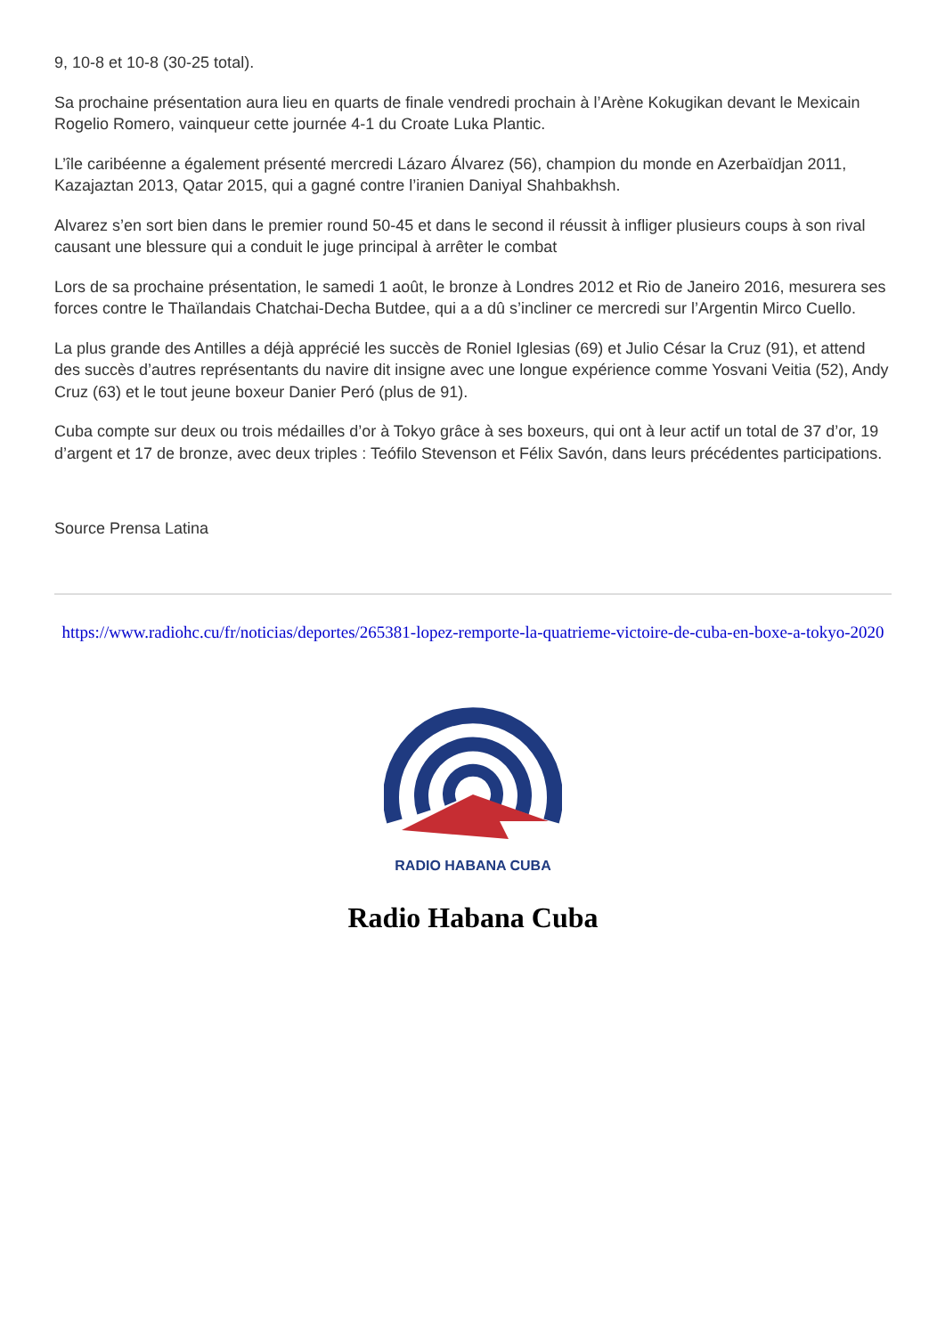9, 10-8 et 10-8 (30-25 total).
Sa prochaine présentation aura lieu en quarts de finale vendredi prochain à l’Arène Kokugikan devant le Mexicain Rogelio Romero, vainqueur cette journée 4-1 du Croate Luka Plantic.
L’île caribéenne a également présenté mercredi Lázaro Álvarez (56), champion du monde en Azerbaïdjan 2011, Kazajaztan 2013, Qatar 2015, qui a gagné contre l’iranien Daniyal Shahbakhsh.
Alvarez s’en sort bien dans le premier round 50-45 et dans le second il réussit à infliger plusieurs coups à son rival causant une blessure qui a conduit le juge principal à arrêter le combat
Lors de sa prochaine présentation, le samedi 1 août, le bronze à Londres 2012 et Rio de Janeiro 2016, mesurera ses forces contre le Thaïlandais Chatchai-Decha Butdee, qui a a dû s’incliner ce mercredi sur l’Argentin Mirco Cuello.
La plus grande des Antilles a déjà apprécié les succès de Roniel Iglesias (69) et Julio César la Cruz (91), et attend des succès d’autres représentants du navire dit insigne avec une longue expérience comme Yosvani Veitia (52), Andy Cruz (63) et le tout jeune boxeur Danier Peró (plus de 91).
Cuba compte sur deux ou trois médailles d’or à Tokyo grâce à ses boxeurs, qui ont à leur actif un total de 37 d’or, 19 d’argent et 17 de bronze, avec deux triples : Teófilo Stevenson et Félix Savón, dans leurs précédentes participations.
Source Prensa Latina
https://www.radiohc.cu/fr/noticias/deportes/265381-lopez-remporte-la-quatrieme-victoire-de-cuba-en-boxe-a-tokyo-2020
RADIO HABANA CUBA
Radio Habana Cuba